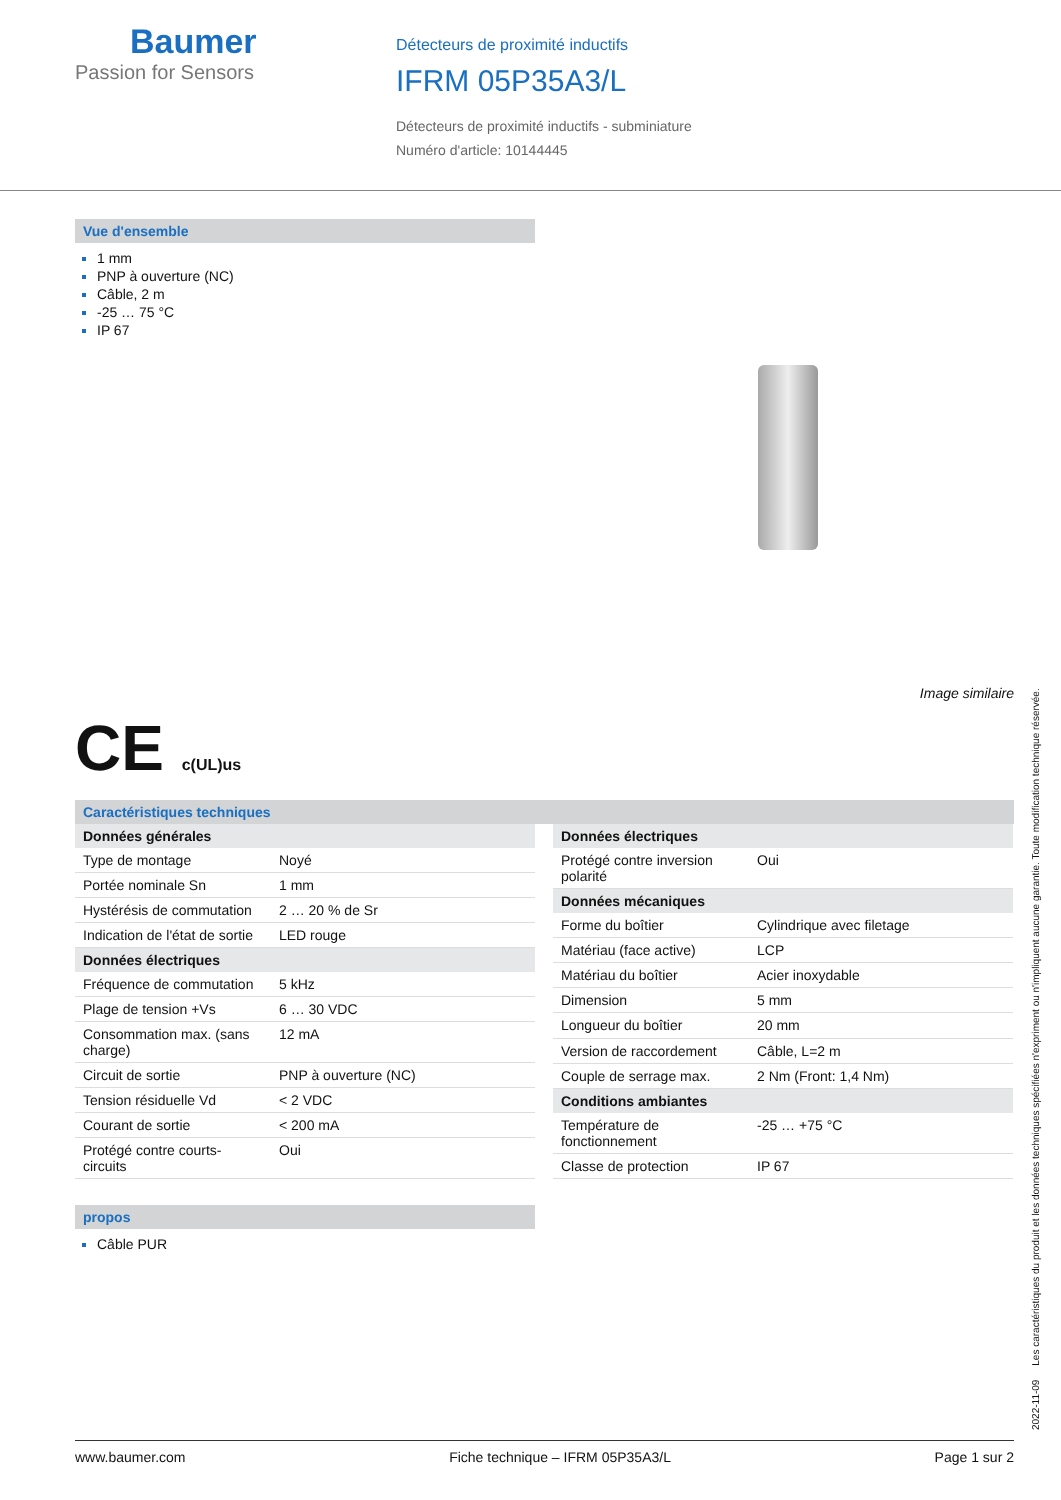Baumer
Passion for Sensors
Détecteurs de proximité inductifs
IFRM 05P35A3/L
Détecteurs de proximité inductifs - subminiature
Numéro d'article: 10144445
Vue d'ensemble
1 mm
PNP à ouverture (NC)
Câble, 2 m
-25 … 75 °C
IP 67
Image similaire
CE c(UL)us
Caractéristiques techniques
| Données générales | |
| --- | --- |
| Type de montage | Noyé |
| Portée nominale Sn | 1 mm |
| Hystérésis de commutation | 2 … 20 % de Sr |
| Indication de l'état de sortie | LED rouge |
| Données électriques | |
| Fréquence de commutation | 5 kHz |
| Plage de tension +Vs | 6 … 30 VDC |
| Consommation max. (sans charge) | 12 mA |
| Circuit de sortie | PNP à ouverture (NC) |
| Tension résiduelle Vd | < 2 VDC |
| Courant de sortie | < 200 mA |
| Protégé contre courts-circuits | Oui |
| Données électriques | |
| --- | --- |
| Protégé contre inversion polarité | Oui |
| Données mécaniques | |
| Forme du boîtier | Cylindrique avec filetage |
| Matériau (face active) | LCP |
| Matériau du boîtier | Acier inoxydable |
| Dimension | 5 mm |
| Longueur du boîtier | 20 mm |
| Version de raccordement | Câble, L=2 m |
| Couple de serrage max. | 2 Nm (Front: 1,4 Nm) |
| Conditions ambiantes | |
| Température de fonctionnement | -25 … +75 °C |
| Classe de protection | IP 67 |
propos
Câble PUR
2022-11-09 Les caractéristiques du produit et les données techniques spécifiées n'expriment ou n'impliquent aucune garantie. Toute modification technique réservée.
www.baumer.com Fiche technique – IFRM 05P35A3/L Page 1 sur 2